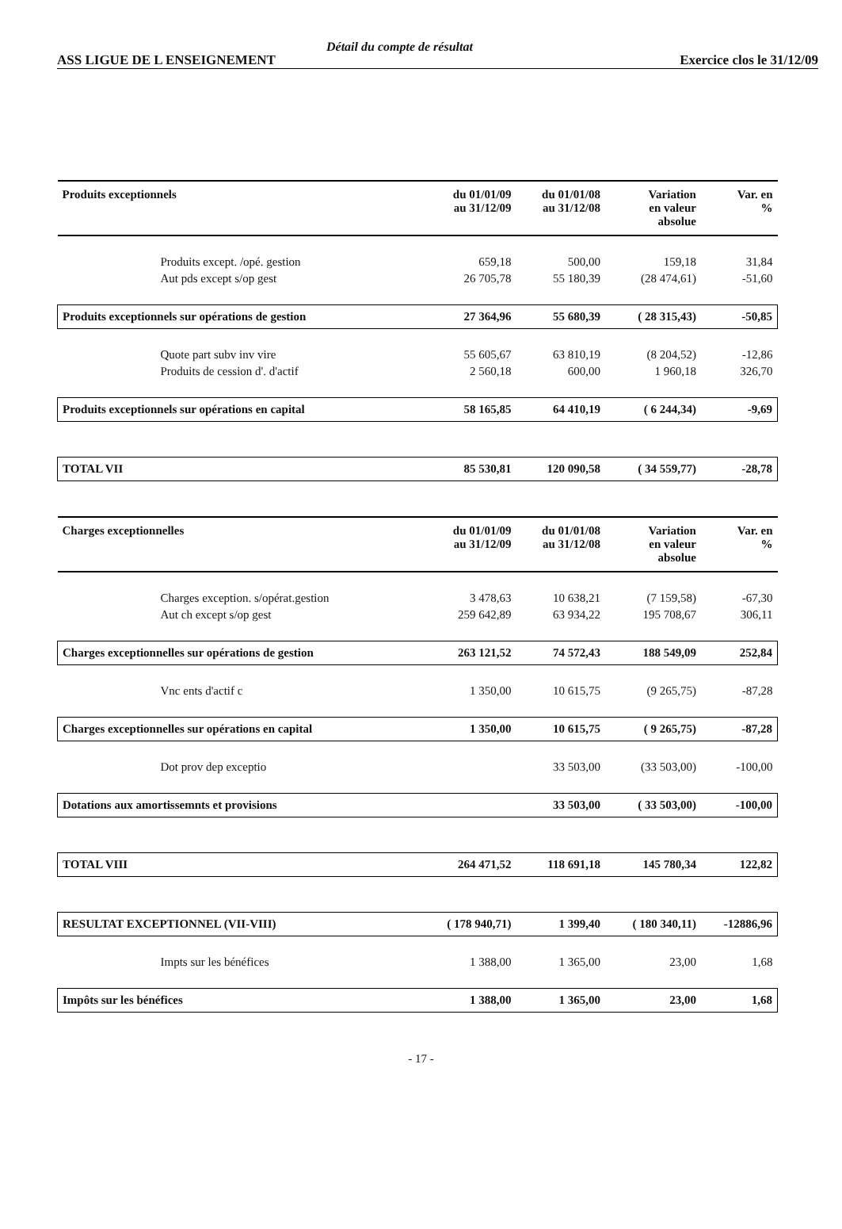ASS LIGUE DE L ENSEIGNEMENT Détail du compte de résultat Exercice clos le 31/12/09
| Produits exceptionnels | du 01/01/09 au 31/12/09 | du 01/01/08 au 31/12/08 | Variation en valeur absolue | Var. en % |
| --- | --- | --- | --- | --- |
| Produits except. /opé. gestion | 659,18 | 500,00 | 159,18 | 31,84 |
| Aut pds except s/op gest | 26 705,78 | 55 180,39 | (28 474,61) | -51,60 |
| Produits exceptionnels sur opérations de gestion | 27 364,96 | 55 680,39 | ( 28 315,43) | -50,85 |
| Quote part subv inv vire | 55 605,67 | 63 810,19 | (8 204,52) | -12,86 |
| Produits de cession d'. d'actif | 2 560,18 | 600,00 | 1 960,18 | 326,70 |
| Produits exceptionnels sur opérations en capital | 58 165,85 | 64 410,19 | ( 6 244,34) | -9,69 |
| TOTAL VII | 85 530,81 | 120 090,58 | ( 34 559,77) | -28,78 |
| Charges exceptionnelles | du 01/01/09 au 31/12/09 | du 01/01/08 au 31/12/08 | Variation en valeur absolue | Var. en % |
| Charges exception. s/opérat.gestion | 3 478,63 | 10 638,21 | (7 159,58) | -67,30 |
| Aut ch except s/op gest | 259 642,89 | 63 934,22 | 195 708,67 | 306,11 |
| Charges exceptionnelles sur opérations de gestion | 263 121,52 | 74 572,43 | 188 549,09 | 252,84 |
| Vnc ents d'actif c | 1 350,00 | 10 615,75 | (9 265,75) | -87,28 |
| Charges exceptionnelles sur opérations en capital | 1 350,00 | 10 615,75 | ( 9 265,75) | -87,28 |
| Dot prov dep exceptio | | 33 503,00 | (33 503,00) | -100,00 |
| Dotations aux amortissemnts et provisions | | 33 503,00 | ( 33 503,00) | -100,00 |
| TOTAL VIII | 264 471,52 | 118 691,18 | 145 780,34 | 122,82 |
| RESULTAT EXCEPTIONNEL (VII-VIII) | ( 178 940,71) | 1 399,40 | ( 180 340,11) | -12886,96 |
| Impts sur les bénéfices | 1 388,00 | 1 365,00 | 23,00 | 1,68 |
| Impôts sur les bénéfices | 1 388,00 | 1 365,00 | 23,00 | 1,68 |
- 17 -